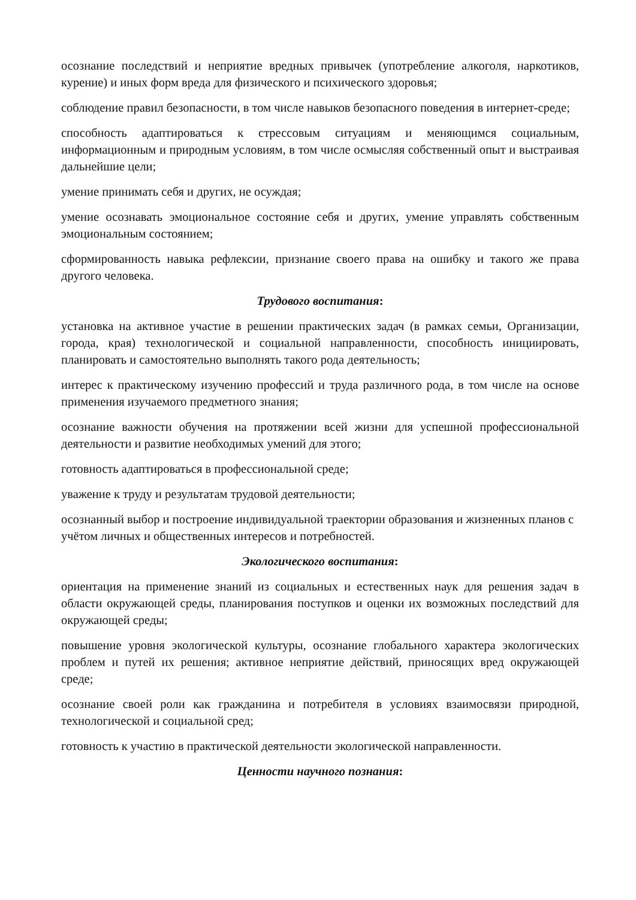осознание последствий и неприятие вредных привычек (употребление алкоголя, наркотиков, курение) и иных форм вреда для физического и психического здоровья;
соблюдение правил безопасности, в том числе навыков безопасного поведения в интернет-среде;
способность адаптироваться к стрессовым ситуациям и меняющимся социальным, информационным и природным условиям, в том числе осмысляя собственный опыт и выстраивая дальнейшие цели;
умение принимать себя и других, не осуждая;
умение осознавать эмоциональное состояние себя и других, умение управлять собственным эмоциональным состоянием;
сформированность навыка рефлексии, признание своего права на ошибку и такого же права другого человека.
Трудового воспитания:
установка на активное участие в решении практических задач (в рамках семьи, Организации, города, края) технологической и социальной направленности, способность инициировать, планировать и самостоятельно выполнять такого рода деятельность;
интерес к практическому изучению профессий и труда различного рода, в том числе на основе применения изучаемого предметного знания;
осознание важности обучения на протяжении всей жизни для успешной профессиональной деятельности и развитие необходимых умений для этого;
готовность адаптироваться в профессиональной среде;
уважение к труду и результатам трудовой деятельности;
осознанный выбор и построение индивидуальной траектории образования и жизненных планов с учётом личных и общественных интересов и потребностей.
Экологического воспитания:
ориентация на применение знаний из социальных и естественных наук для решения задач в области окружающей среды, планирования поступков и оценки их возможных последствий для окружающей среды;
повышение уровня экологической культуры, осознание глобального характера экологических проблем и путей их решения; активное неприятие действий, приносящих вред окружающей среде;
осознание своей роли как гражданина и потребителя в условиях взаимосвязи природной, технологической и социальной сред;
готовность к участию в практической деятельности экологической направленности.
Ценности научного познания: